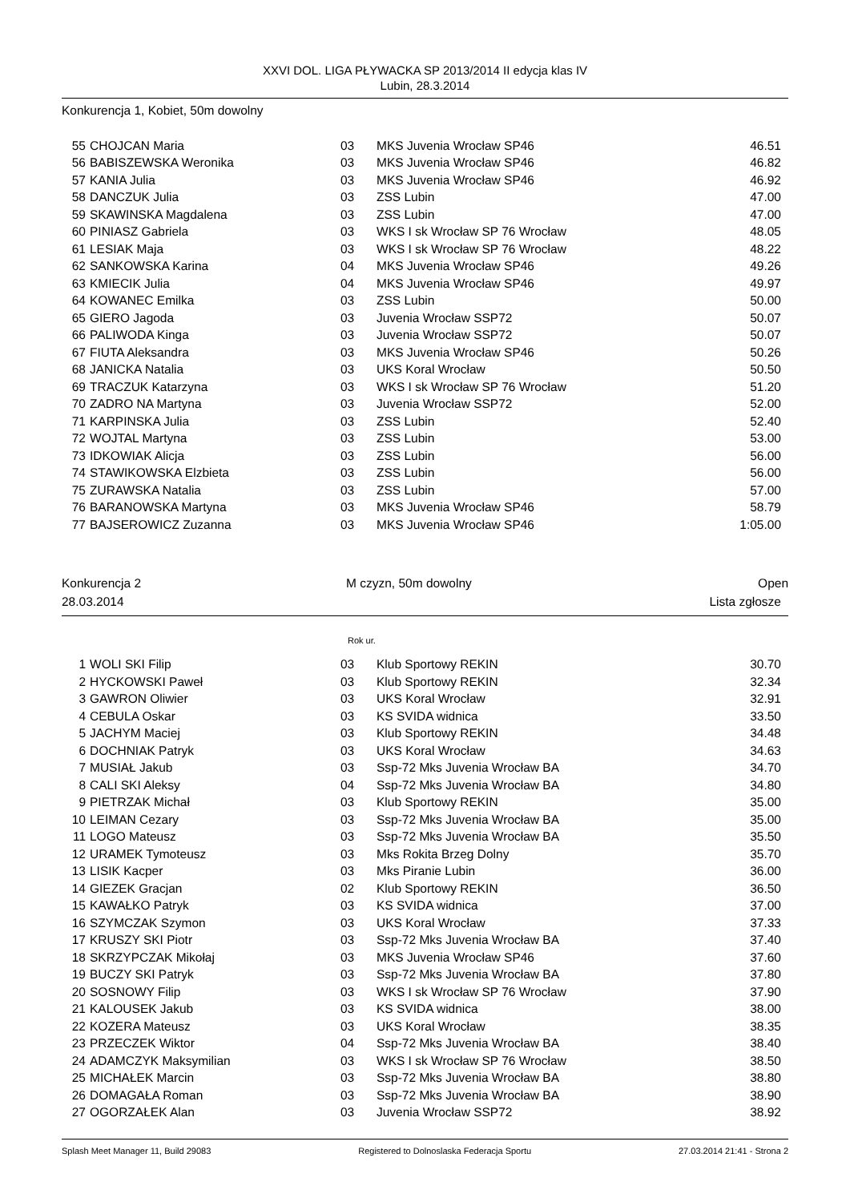XXVI DOL. LIGA PŁYWACKA SP 2013/2014 II edycja klas IV
Lubin, 28.3.2014
Konkurencja 1, Kobiet, 50m dowolny
| 55 | CHOJCAN Maria | 03 | MKS Juvenia Wrocław SP46 | 46.51 |
| 56 | BABISZEWSKA Weronika | 03 | MKS Juvenia Wrocław SP46 | 46.82 |
| 57 | KANIA Julia | 03 | MKS Juvenia Wrocław SP46 | 46.92 |
| 58 | DANCZUK Julia | 03 | ZSS Lubin | 47.00 |
| 59 | SKAWINSKA Magdalena | 03 | ZSS Lubin | 47.00 |
| 60 | PINIASZ Gabriela | 03 | WKS I sk Wrocław SP 76 Wrocław | 48.05 |
| 61 | LESIAK Maja | 03 | WKS I sk Wrocław SP 76 Wrocław | 48.22 |
| 62 | SANKOWSKA Karina | 04 | MKS Juvenia Wrocław SP46 | 49.26 |
| 63 | KMIECIK Julia | 04 | MKS Juvenia Wrocław SP46 | 49.97 |
| 64 | KOWANEC Emilka | 03 | ZSS Lubin | 50.00 |
| 65 | GIERO Jagoda | 03 | Juvenia Wrocław SSP72 | 50.07 |
| 66 | PALIWODA Kinga | 03 | Juvenia Wrocław SSP72 | 50.07 |
| 67 | FIUTA Aleksandra | 03 | MKS Juvenia Wrocław SP46 | 50.26 |
| 68 | JANICKA Natalia | 03 | UKS Koral Wrocław | 50.50 |
| 69 | TRACZUK Katarzyna | 03 | WKS I sk Wrocław SP 76 Wrocław | 51.20 |
| 70 | ZADRO NA Martyna | 03 | Juvenia Wrocław SSP72 | 52.00 |
| 71 | KARPINSKA Julia | 03 | ZSS Lubin | 52.40 |
| 72 | WOJTAL Martyna | 03 | ZSS Lubin | 53.00 |
| 73 | IDKOWIAK Alicja | 03 | ZSS Lubin | 56.00 |
| 74 | STAWIKOWSKA Elzbieta | 03 | ZSS Lubin | 56.00 |
| 75 | ZURAWSKA Natalia | 03 | ZSS Lubin | 57.00 |
| 76 | BARANOWSKA Martyna | 03 | MKS Juvenia Wrocław SP46 | 58.79 |
| 77 | BAJSEROWICZ Zuzanna | 03 | MKS Juvenia Wrocław SP46 | 1:05.00 |
Konkurencja 2 M czyzn, 50m dowolny Open
28.03.2014 Lista zgłosze
Rok ur.
| 1 | WOLI SKI Filip | 03 | Klub Sportowy REKIN | 30.70 |
| 2 | HYCKOWSKI Paweł | 03 | Klub Sportowy REKIN | 32.34 |
| 3 | GAWRON Oliwier | 03 | UKS Koral Wrocław | 32.91 |
| 4 | CEBULA Oskar | 03 | KS SVIDA widnica | 33.50 |
| 5 | JACHYM Maciej | 03 | Klub Sportowy REKIN | 34.48 |
| 6 | DOCHNIAK Patryk | 03 | UKS Koral Wrocław | 34.63 |
| 7 | MUSIAŁ Jakub | 03 | Ssp-72 Mks Juvenia Wrocław BA | 34.70 |
| 8 | CALI SKI Aleksy | 04 | Ssp-72 Mks Juvenia Wrocław BA | 34.80 |
| 9 | PIETRZAK Michał | 03 | Klub Sportowy REKIN | 35.00 |
| 10 | LEIMAN Cezary | 03 | Ssp-72 Mks Juvenia Wrocław BA | 35.00 |
| 11 | LOGO Mateusz | 03 | Ssp-72 Mks Juvenia Wrocław BA | 35.50 |
| 12 | URAMEK Tymoteusz | 03 | Mks Rokita Brzeg Dolny | 35.70 |
| 13 | LISIK Kacper | 03 | Mks Piranie Lubin | 36.00 |
| 14 | GIEZEK Gracjan | 02 | Klub Sportowy REKIN | 36.50 |
| 15 | KAWAŁKO Patryk | 03 | KS SVIDA widnica | 37.00 |
| 16 | SZYMCZAK Szymon | 03 | UKS Koral Wrocław | 37.33 |
| 17 | KRUSZY SKI Piotr | 03 | Ssp-72 Mks Juvenia Wrocław BA | 37.40 |
| 18 | SKRZYPCZAK Mikołaj | 03 | MKS Juvenia Wrocław SP46 | 37.60 |
| 19 | BUCZY SKI Patryk | 03 | Ssp-72 Mks Juvenia Wrocław BA | 37.80 |
| 20 | SOSNOWY Filip | 03 | WKS I sk Wrocław SP 76 Wrocław | 37.90 |
| 21 | KALOUSEK Jakub | 03 | KS SVIDA widnica | 38.00 |
| 22 | KOZERA Mateusz | 03 | UKS Koral Wrocław | 38.35 |
| 23 | PRZECZEK Wiktor | 04 | Ssp-72 Mks Juvenia Wrocław BA | 38.40 |
| 24 | ADAMCZYK Maksymilian | 03 | WKS I sk Wrocław SP 76 Wrocław | 38.50 |
| 25 | MICHAŁEK Marcin | 03 | Ssp-72 Mks Juvenia Wrocław BA | 38.80 |
| 26 | DOMAGAŁA Roman | 03 | Ssp-72 Mks Juvenia Wrocław BA | 38.90 |
| 27 | OGORZAŁEK Alan | 03 | Juvenia Wrocław SSP72 | 38.92 |
Splash Meet Manager 11, Build 29083 Registered to Dolnoslaska Federacja Sportu 27.03.2014 21:41 - Strona 2